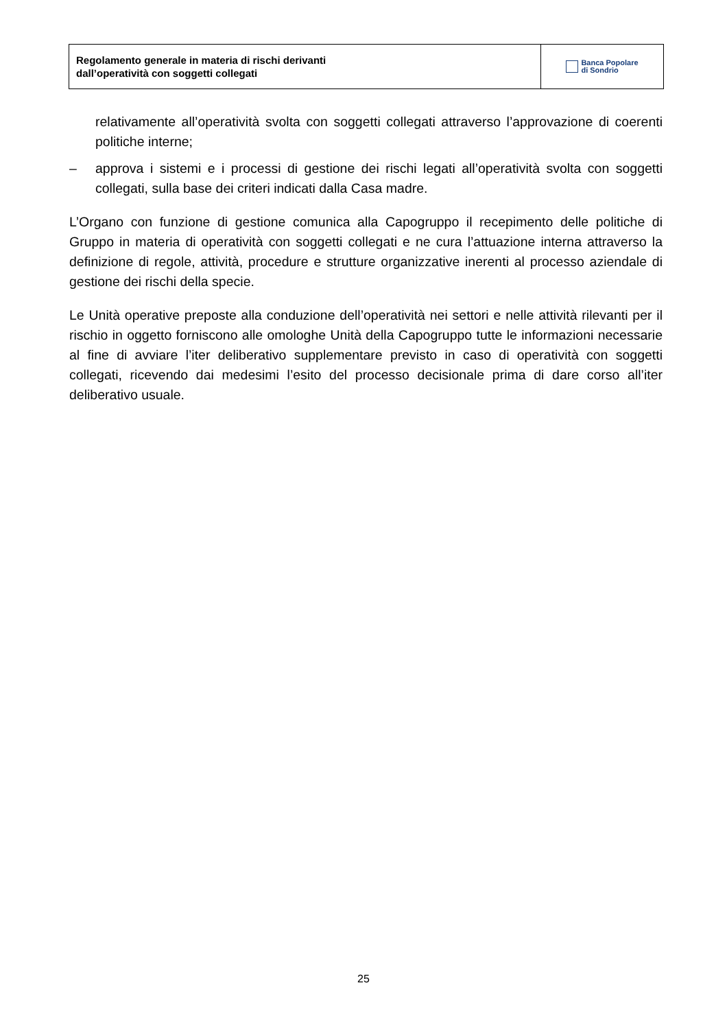Regolamento generale in materia di rischi derivanti
dall’operatività con soggetti collegati
Banca Popolare
di Sondrio
relativamente all’operatività svolta con soggetti collegati attraverso l’approvazione di coerenti politiche interne;
– approva i sistemi e i processi di gestione dei rischi legati all’operatività svolta con soggetti collegati, sulla base dei criteri indicati dalla Casa madre.
L’Organo con funzione di gestione comunica alla Capogruppo il recepimento delle politiche di Gruppo in materia di operatività con soggetti collegati e ne cura l’attuazione interna attraverso la definizione di regole, attività, procedure e strutture organizzative inerenti al processo aziendale di gestione dei rischi della specie.
Le Unità operative preposte alla conduzione dell’operatività nei settori e nelle attività rilevanti per il rischio in oggetto forniscono alle omologhe Unità della Capogruppo tutte le informazioni necessarie al fine di avviare l’iter deliberativo supplementare previsto in caso di operatività con soggetti collegati, ricevendo dai medesimi l’esito del processo decisionale prima di dare corso all’iter deliberativo usuale.
25